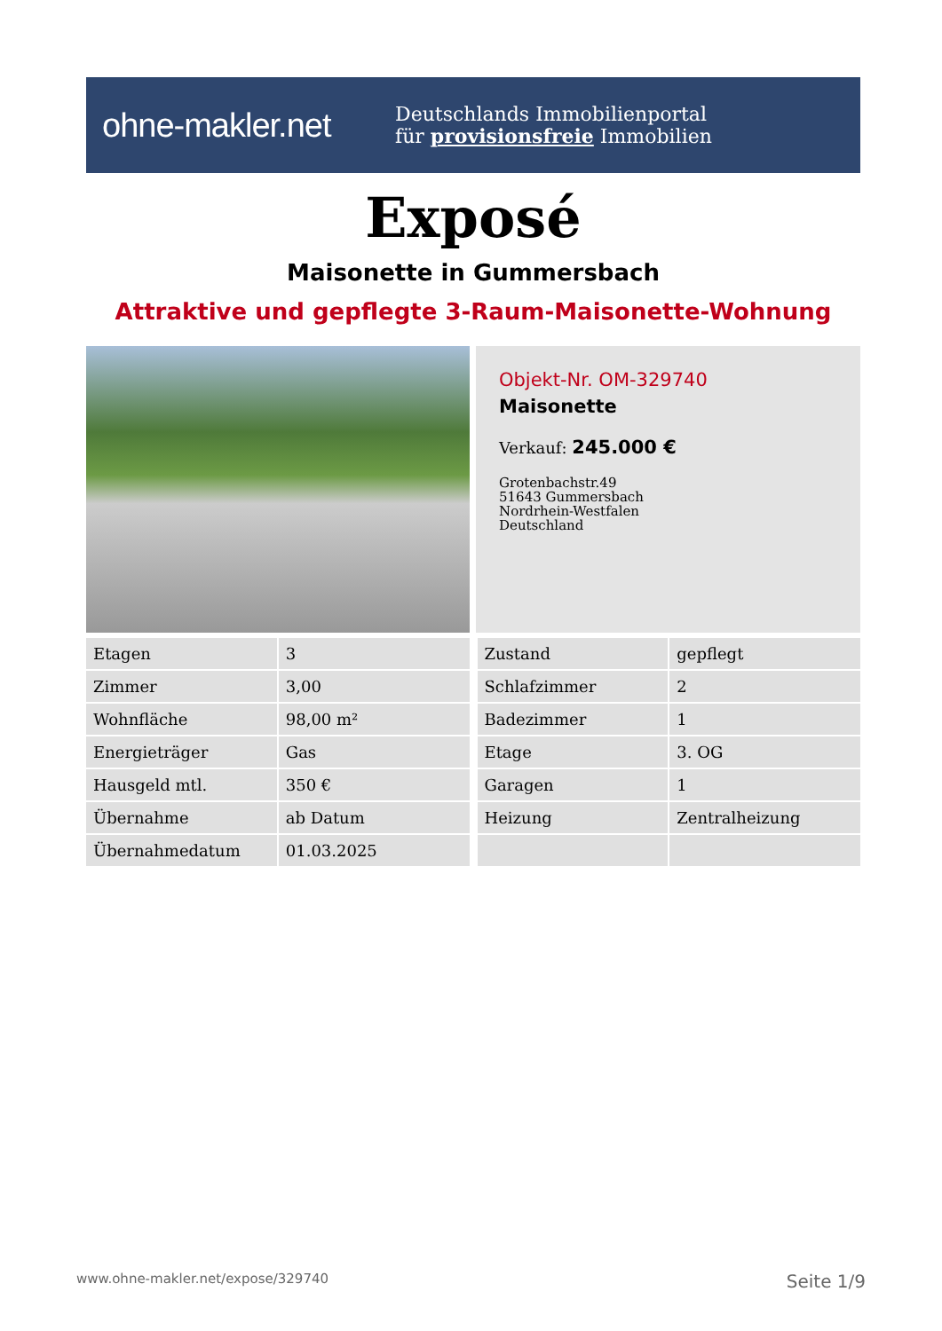ohne-makler.net
Deutschlands Immobilienportal
für provisionsfreie Immobilien
Exposé
Maisonette in Gummersbach
Attraktive und gepflegte 3-Raum-Maisonette-Wohnung
Objekt-Nr. OM-329740
Maisonette
Verkauf: 245.000 €
Grotenbachstr.49
51643 Gummersbach
Nordrhein-Westfalen
Deutschland
| Etagen | 3 |
| Zimmer | 3,00 |
| Wohnfläche | 98,00 m² |
| Energieträger | Gas |
| Hausgeld mtl. | 350 € |
| Übernahme | ab Datum |
| Übernahmedatum | 01.03.2025 |
| Zustand | gepflegt |
| Schlafzimmer | 2 |
| Badezimmer | 1 |
| Etage | 3. OG |
| Garagen | 1 |
| Heizung | Zentralheizung |
www.ohne-makler.net/expose/329740 Seite 1/9